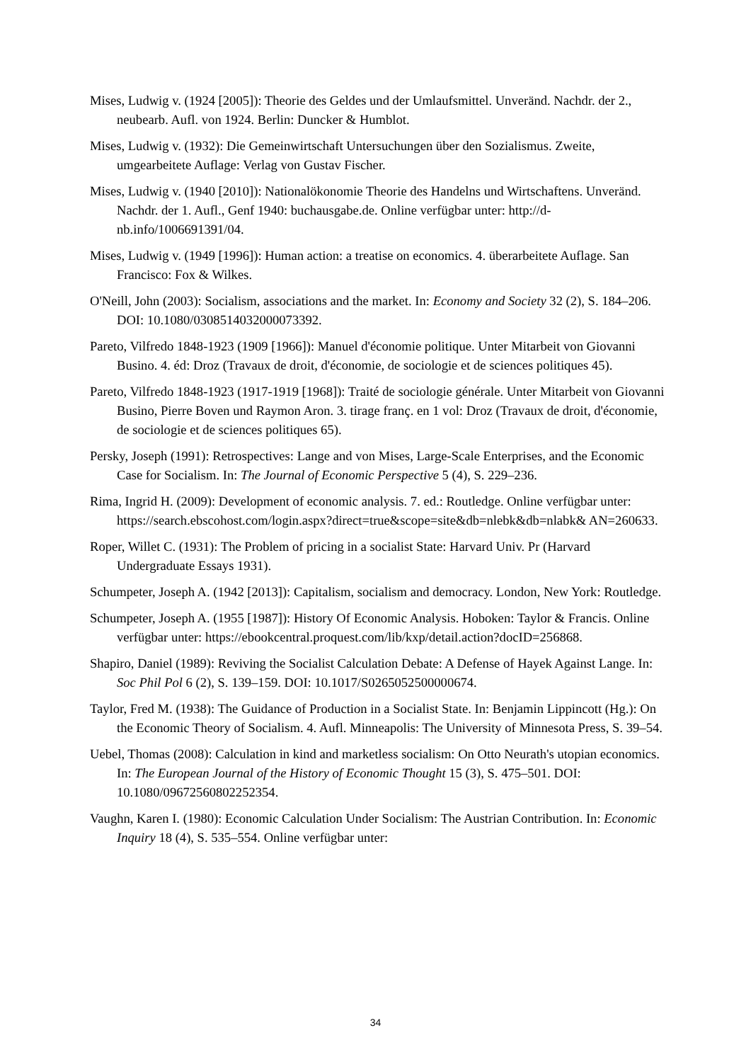Mises, Ludwig v. (1924 [2005]): Theorie des Geldes und der Umlaufsmittel. Unveränd. Nachdr. der 2., neubearb. Aufl. von 1924. Berlin: Duncker & Humblot.
Mises, Ludwig v. (1932): Die Gemeinwirtschaft Untersuchungen über den Sozialismus. Zweite, umgearbeitete Auflage: Verlag von Gustav Fischer.
Mises, Ludwig v. (1940 [2010]): Nationalökonomie Theorie des Handelns und Wirtschaftens. Unveränd. Nachdr. der 1. Aufl., Genf 1940: buchausgabe.de. Online verfügbar unter: http://d-nb.info/1006691391/04.
Mises, Ludwig v. (1949 [1996]): Human action: a treatise on economics. 4. überarbeitete Auflage. San Francisco: Fox & Wilkes.
O'Neill, John (2003): Socialism, associations and the market. In: Economy and Society 32 (2), S. 184–206. DOI: 10.1080/0308514032000073392.
Pareto, Vilfredo 1848-1923 (1909 [1966]): Manuel d'économie politique. Unter Mitarbeit von Giovanni Busino. 4. éd: Droz (Travaux de droit, d'économie, de sociologie et de sciences politiques 45).
Pareto, Vilfredo 1848-1923 (1917-1919 [1968]): Traité de sociologie générale. Unter Mitarbeit von Giovanni Busino, Pierre Boven und Raymon Aron. 3. tirage franç. en 1 vol: Droz (Travaux de droit, d'économie, de sociologie et de sciences politiques 65).
Persky, Joseph (1991): Retrospectives: Lange and von Mises, Large-Scale Enterprises, and the Economic Case for Socialism. In: The Journal of Economic Perspective 5 (4), S. 229–236.
Rima, Ingrid H. (2009): Development of economic analysis. 7. ed.: Routledge. Online verfügbar unter: https://search.ebscohost.com/login.aspx?direct=true&scope=site&db=nlebk&db=nlabk& AN=260633.
Roper, Willet C. (1931): The Problem of pricing in a socialist State: Harvard Univ. Pr (Harvard Undergraduate Essays 1931).
Schumpeter, Joseph A. (1942 [2013]): Capitalism, socialism and democracy. London, New York: Routledge.
Schumpeter, Joseph A. (1955 [1987]): History Of Economic Analysis. Hoboken: Taylor & Francis. Online verfügbar unter: https://ebookcentral.proquest.com/lib/kxp/detail.action?docID=256868.
Shapiro, Daniel (1989): Reviving the Socialist Calculation Debate: A Defense of Hayek Against Lange. In: Soc Phil Pol 6 (2), S. 139–159. DOI: 10.1017/S0265052500000674.
Taylor, Fred M. (1938): The Guidance of Production in a Socialist State. In: Benjamin Lippincott (Hg.): On the Economic Theory of Socialism. 4. Aufl. Minneapolis: The University of Minnesota Press, S. 39–54.
Uebel, Thomas (2008): Calculation in kind and marketless socialism: On Otto Neurath's utopian economics. In: The European Journal of the History of Economic Thought 15 (3), S. 475–501. DOI: 10.1080/09672560802252354.
Vaughn, Karen I. (1980): Economic Calculation Under Socialism: The Austrian Contribution. In: Economic Inquiry 18 (4), S. 535–554. Online verfügbar unter:
34